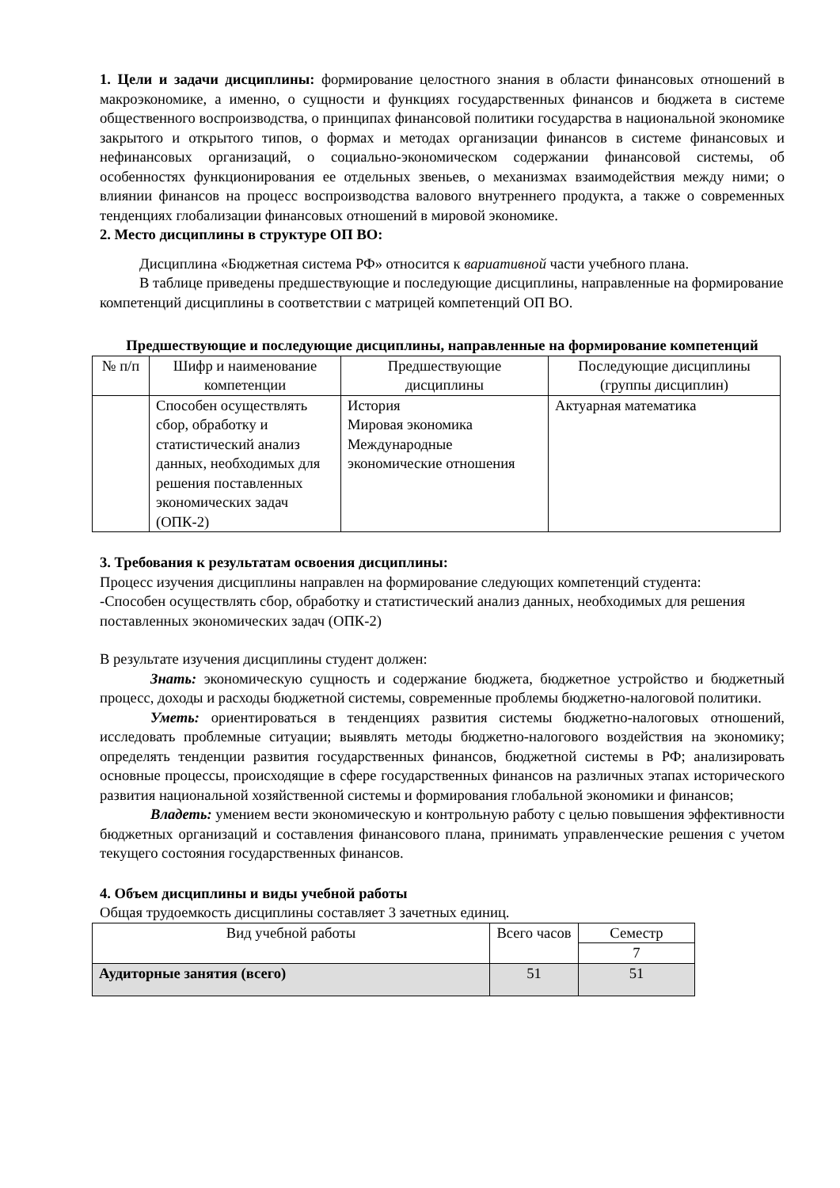1. Цели и задачи дисциплины: формирование целостного знания в области финансовых отношений в макроэкономике, а именно, о сущности и функциях государственных финансов и бюджета в системе общественного воспроизводства, о принципах финансовой политики государства в национальной экономике закрытого и открытого типов, о формах и методах организации финансов в системе финансовых и нефинансовых организаций, о социально-экономическом содержании финансовой системы, об особенностях функционирования ее отдельных звеньев, о механизмах взаимодействия между ними; о влиянии финансов на процесс воспроизводства валового внутреннего продукта, а также о современных тенденциях глобализации финансовых отношений в мировой экономике.
2. Место дисциплины в структуре ОП ВО:
Дисциплина «Бюджетная система РФ» относится к вариативной части учебного плана.
В таблице приведены предшествующие и последующие дисциплины, направленные на формирование компетенций дисциплины в соответствии с матрицей компетенций ОП ВО.
Предшествующие и последующие дисциплины, направленные на формирование компетенций
| № п/п | Шифр и наименование компетенции | Предшествующие дисциплины | Последующие дисциплины (группы дисциплин) |
| --- | --- | --- | --- |
| | Способен осуществлять сбор, обработку и статистический анализ данных, необходимых для решения поставленных экономических задач (ОПК-2) | История Мировая экономика Международные экономические отношения | Актуарная математика |
3. Требования к результатам освоения дисциплины:
Процесс изучения дисциплины направлен на формирование следующих компетенций студента:
-Способен осуществлять сбор, обработку и статистический анализ данных, необходимых для решения поставленных экономических задач (ОПК-2)
В результате изучения дисциплины студент должен:
Знать: экономическую сущность и содержание бюджета, бюджетное устройство и бюджетный процесс, доходы и расходы бюджетной системы, современные проблемы бюджетно-налоговой политики.
Уметь: ориентироваться в тенденциях развития системы бюджетно-налоговых отношений, исследовать проблемные ситуации; выявлять методы бюджетно-налогового воздействия на экономику; определять тенденции развития государственных финансов, бюджетной системы в РФ; анализировать основные процессы, происходящие в сфере государственных финансов на различных этапах исторического развития национальной хозяйственной системы и формирования глобальной экономики и финансов;
Владеть: умением вести экономическую и контрольную работу с целью повышения эффективности бюджетных организаций и составления финансового плана, принимать управленческие решения с учетом текущего состояния государственных финансов.
4. Объем дисциплины и виды учебной работы
Общая трудоемкость дисциплины составляет 3 зачетных единиц.
| Вид учебной работы | Всего часов | Семестр |
| --- | --- | --- |
| | | 7 |
| Аудиторные занятия (всего) | 51 | 51 |